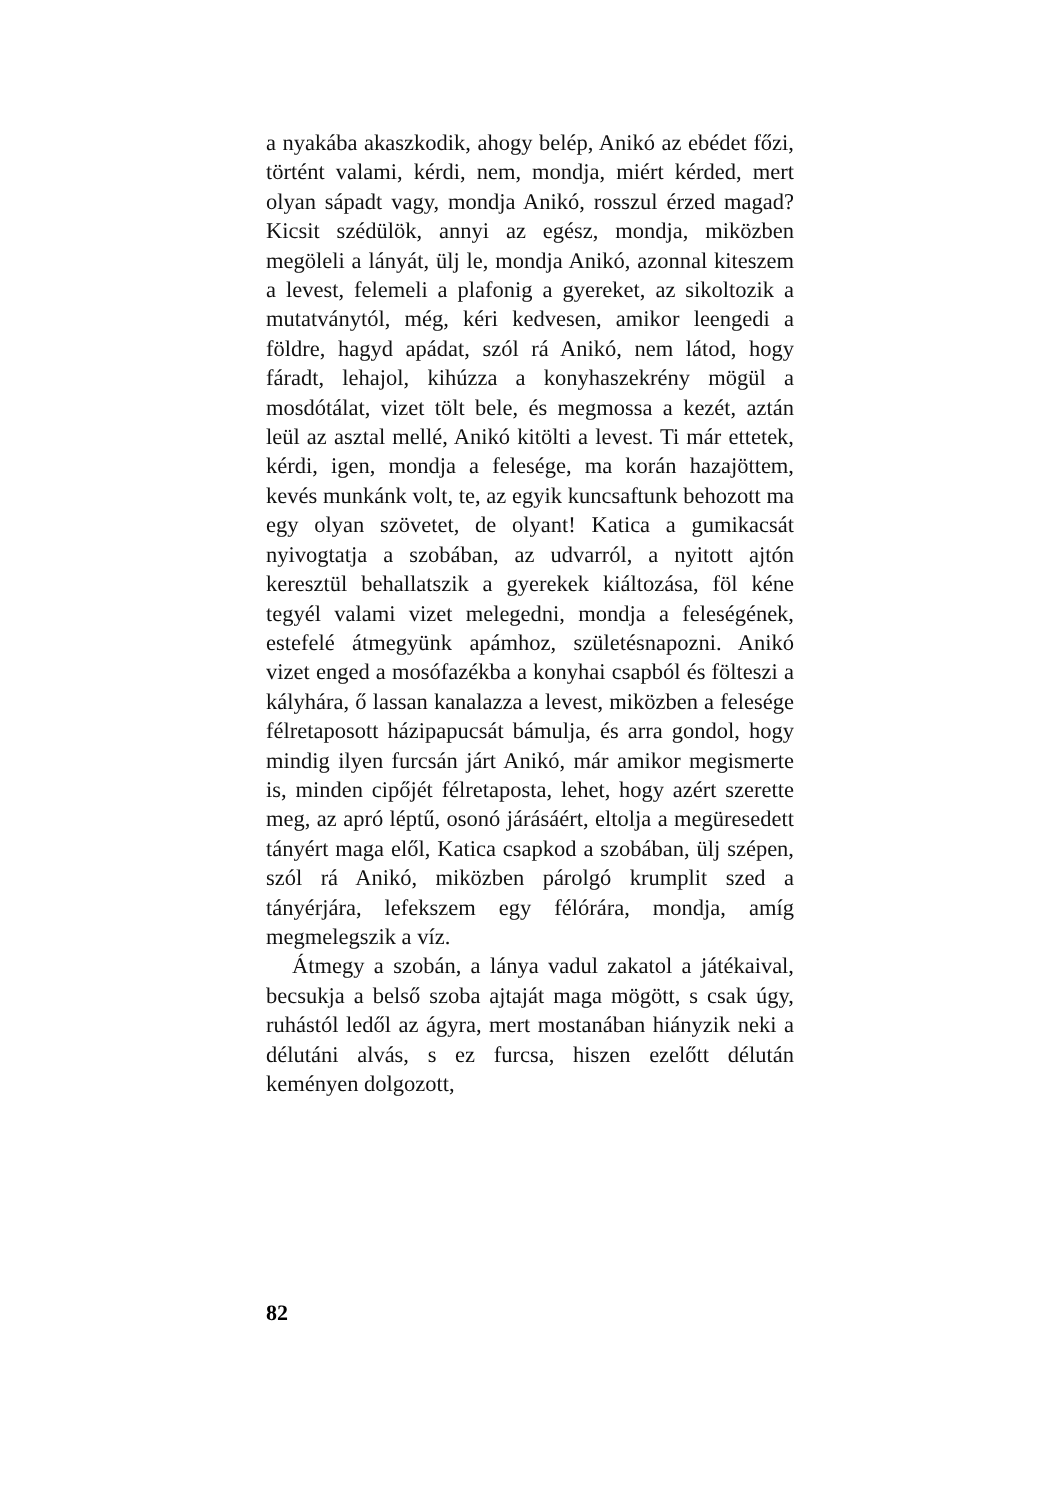a nyakába akaszkodik, ahogy belép, Anikó az ebédet főzi, történt valami, kérdi, nem, mondja, miért kérded, mert olyan sápadt vagy, mondja Anikó, rosszul érzed magad? Kicsit szédülök, annyi az egész, mondja, miközben megöleli a lányát, ülj le, mondja Anikó, azonnal kiteszem a levest, felemeli a plafonig a gyereket, az sikoltozik a mutatványtól, még, kéri kedvesen, amikor leengedi a földre, hagyd apádat, szól rá Anikó, nem látod, hogy fáradt, lehajol, kihúzza a konyhaszekrény mögül a mosdótálat, vizet tölt bele, és megmossa a kezét, aztán leül az asztal mellé, Anikó kitölti a levest. Ti már ettetek, kérdi, igen, mondja a felesége, ma korán hazajöttem, kevés munkánk volt, te, az egyik kuncsaftunk behozott ma egy olyan szövetet, de olyant! Katica a gumikacsát nyivogtatja a szobában, az udvarról, a nyitott ajtón keresztül behallatszik a gyerekek kiáltozása, föl kéne tegyél valami vizet melegedni, mondja a feleségének, estefelé átmegyünk apámhoz, születésnapozni. Anikó vizet enged a mosófazékba a konyhai csapból és fölteszi a kályhára, ő lassan kanalazza a levest, miközben a felesége félretaposott házipapucsát bámulja, és arra gondol, hogy mindig ilyen furcsán járt Anikó, már amikor megismerte is, minden cipőjét félretaposta, lehet, hogy azért szerette meg, az apró léptű, osonó járásáért, eltolja a megüresedett tányért maga elől, Katica csapkod a szobában, ülj szépen, szól rá Anikó, miközben párolgó krumplit szed a tányérjára, lefekszem egy félórára, mondja, amíg megmelegszik a víz.
Átmegy a szobán, a lánya vadul zakatol a játékaival, becsukja a belső szoba ajtaját maga mögött, s csak úgy, ruhástól ledől az ágyra, mert mostanában hiányzik neki a délutáni alvás, s ez furcsa, hiszen ezelőtt délután keményen dolgozott,
82